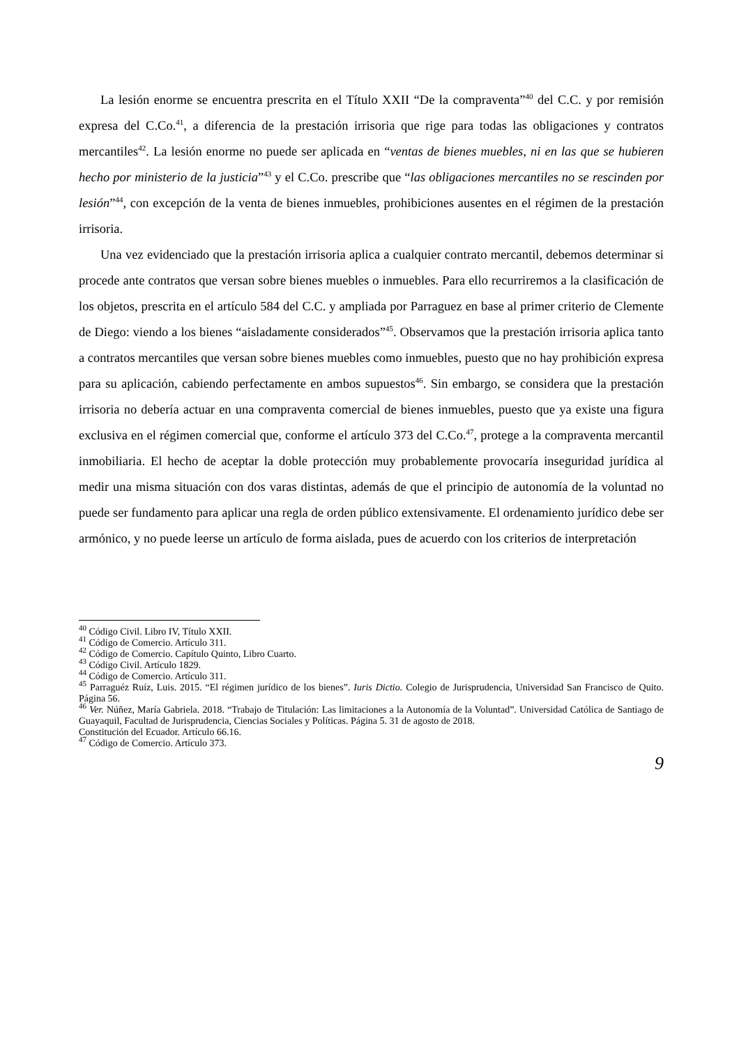La lesión enorme se encuentra prescrita en el Título XXII “De la compraventa”<sup>40</sup> del C.C. y por remisión expresa del C.Co.<sup>41</sup>, a diferencia de la prestación irrisoria que rige para todas las obligaciones y contratos mercantiles<sup>42</sup>. La lesión enorme no puede ser aplicada en “ventas de bienes muebles, ni en las que se hubieren hecho por ministerio de la justicia”<sup>43</sup> y el C.Co. prescribe que “las obligaciones mercantiles no se rescinden por lesión”<sup>44</sup>, con excepción de la venta de bienes inmuebles, prohibiciones ausentes en el régimen de la prestación irrisoria.
Una vez evidenciado que la prestación irrisoria aplica a cualquier contrato mercantil, debemos determinar si procede ante contratos que versan sobre bienes muebles o inmuebles. Para ello recurriremos a la clasificación de los objetos, prescrita en el artículo 584 del C.C. y ampliada por Parraguez en base al primer criterio de Clemente de Diego: viendo a los bienes “aisladamente considerados”<sup>45</sup>. Observamos que la prestación irrisoria aplica tanto a contratos mercantiles que versan sobre bienes muebles como inmuebles, puesto que no hay prohibición expresa para su aplicación, cabiendo perfectamente en ambos supuestos<sup>46</sup>. Sin embargo, se considera que la prestación irrisoria no debería actuar en una compraventa comercial de bienes inmuebles, puesto que ya existe una figura exclusiva en el régimen comercial que, conforme el artículo 373 del C.Co.<sup>47</sup>, protege a la compraventa mercantil inmobiliaria. El hecho de aceptar la doble protección muy probablemente provocaría inseguridad jurídica al medir una misma situación con dos varas distintas, además de que el principio de autonomía de la voluntad no puede ser fundamento para aplicar una regla de orden público extensivamente. El ordenamiento jurídico debe ser armónico, y no puede leerse un artículo de forma aislada, pues de acuerdo con los criterios de interpretación
<sup>40</sup> Código Civil. Libro IV, Título XXII.
<sup>41</sup> Código de Comercio. Artículo 311.
<sup>42</sup> Código de Comercio. Capítulo Quinto, Libro Cuarto.
<sup>43</sup> Código Civil. Artículo 1829.
<sup>44</sup> Código de Comercio. Artículo 311.
<sup>45</sup> Parraguéz Ruíz, Luis. 2015. “El régimen jurídico de los bienes”. Iuris Dictio. Colegio de Jurisprudencia, Universidad San Francisco de Quito. Página 56.
<sup>46</sup> Ver. Núñez, María Gabriela. 2018. “Trabajo de Titulación: Las limitaciones a la Autonomía de la Voluntad”. Universidad Católica de Santiago de Guayaquil, Facultad de Jurisprudencia, Ciencias Sociales y Políticas. Página 5. 31 de agosto de 2018.
Constitución del Ecuador. Artículo 66.16.
<sup>47</sup> Código de Comercio. Artículo 373.
9